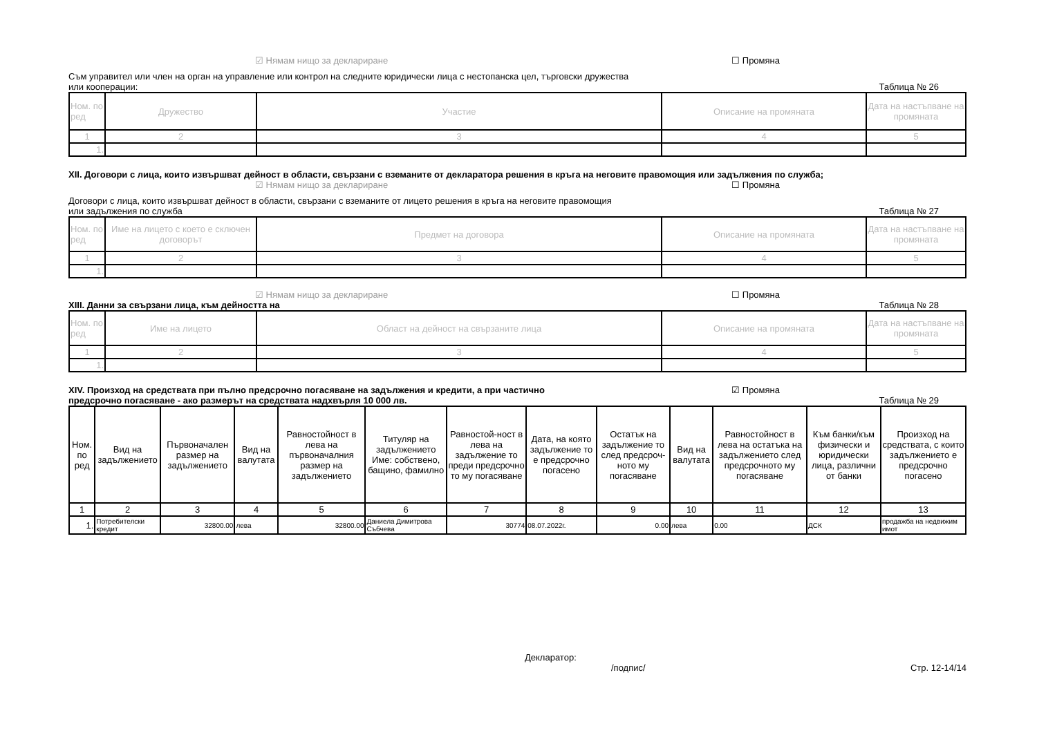☑ Нямам нищо за деклариране ☐ Промяна
Съм управител или член на орган на управление или контрол на следните юридически лица с нестопанска цел, търговски дружества
или кооперации: Таблица № 26
| Ном. по ред | Дружество | Участие | Описание на промяната | Дата на настъпване на промяната |
| --- | --- | --- | --- | --- |
| 1 | 2 | 3 | 4 | 5 |
| 1. | | | | |
XII. Договори с лица, които извършват дейност в области, свързани с вземаните от декларатора решения в кръга на неговите правомощия или задължения по служба;
☑ Нямам нищо за деклариране ☐ Промяна
Договори с лица, които извършват дейност в области, свързани с вземаните от лицето решения в кръга на неговите правомощия
или задължения по служба Таблица № 27
| Ном. по ред | Име на лицето с което е сключен договорът | Предмет на договора | Описание на промяната | Дата на настъпване на промяната |
| --- | --- | --- | --- | --- |
| 1 | 2 | 3 | 4 | 5 |
| 1. | | | | |
☑ Нямам нищо за деклариране ☐ Промяна
XIII. Данни за свързани лица, към дейността на Таблица № 28
| Ном. по ред | Име на лицето | Област на дейност на свързаните лица | Описание на промяната | Дата на настъпване на промяната |
| --- | --- | --- | --- | --- |
| 1 | 2 | 3 | 4 | 5 |
| 1. | | | | |
XIV. Произход на средствата при пълно предсрочно погасяване на задължения и кредити, а при частично ☑ Промяна
предсрочно погасяване - ако размерът на средствата надхвърля 10 000 лв. Таблица № 29
| Ном. по ред | Вид на задължението | Първоначален размер на задължението | Вид на валутата | Равностойност в лева на първоначалния размер на задължението | Титуляр на задължението Име: собствено, бащино, фамилно | Равностой-ност в лева на задължение то преди предсрочно то му погасяване | Дата, на която задължение то е предсрочно погасено | Остатък на задължение то след предсроч-ното му погасяване | Вид на валутата | Равностойност в лева на остатъка на задължението след предсрочното му погасяване | Към банки/към физически и юридически лица, различни от банки | Произход на средствата, с които задължението е предсрочно погасено |
| --- | --- | --- | --- | --- | --- | --- | --- | --- | --- | --- | --- | --- |
| 1 | 2 | 3 | 4 | 5 | 6 | 7 | 8 | 9 | 10 | 11 | 12 | 13 |
| 1. | Потребителски кредит | 32800.00 | лева | 32800.00 | Даниела Димитрова Събчева | 30774 | 08.07.2022г. | 0.00 | лева | 0.00 | ДСК | продажба на недвижим имот |
Декларатор:
/подпис/ Стр. 12-14/14